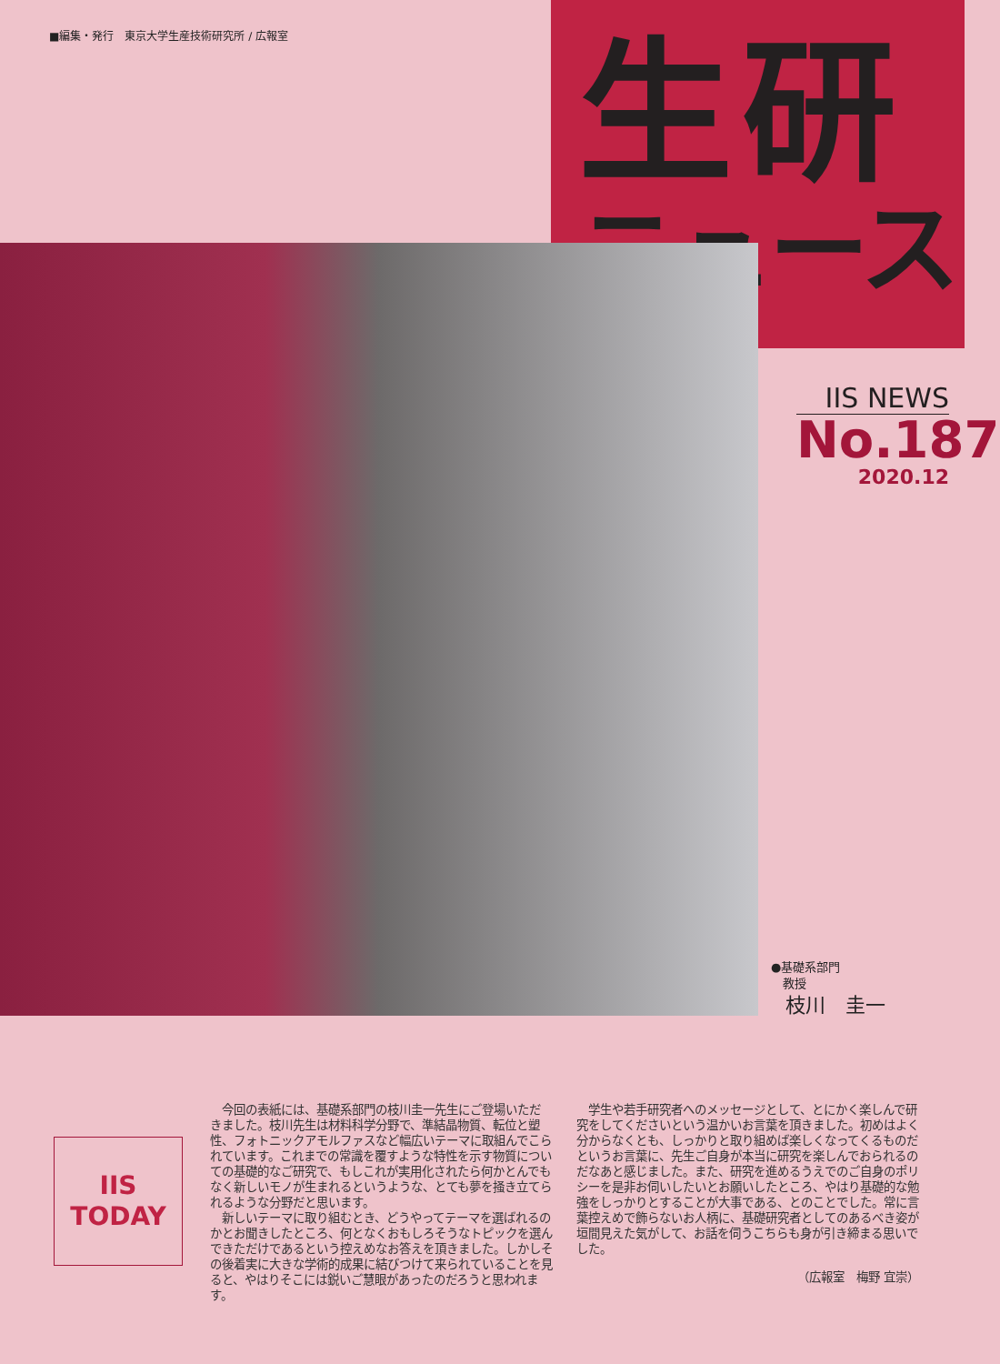■編集・発行　東京大学生産技術研究所 / 広報室
生研
ニュース
IIS NEWS
No.187
2020.12
●基礎系部門
　教授
枝川　圭一
IIS
TODAY
今回の表紙には、基礎系部門の枝川圭一先生にご登場いただきました。枝川先生は材料科学分野で、準結晶物質、転位と塑性、フォトニックアモルファスなど幅広いテーマに取組んでこられています。これまでの常識を覆すような特性を示す物質についての基礎的なご研究で、もしこれが実用化されたら何かとんでもなく新しいモノが生まれるというような、とても夢を掻き立てられるような分野だと思います。
新しいテーマに取り組むとき、どうやってテーマを選ばれるのかとお聞きしたところ、何となくおもしろそうなトピックを選んできただけであるという控えめなお答えを頂きました。しかしその後着実に大きな学術的成果に結びつけて来られていることを見ると、やはりそこには鋭いご慧眼があったのだろうと思われます。
学生や若手研究者へのメッセージとして、とにかく楽しんで研究をしてくださいという温かいお言葉を頂きました。初めはよく分からなくとも、しっかりと取り組めば楽しくなってくるものだというお言葉に、先生ご自身が本当に研究を楽しんでおられるのだなあと感じました。また、研究を進めるうえでのご自身のポリシーを是非お伺いしたいとお願いしたところ、やはり基礎的な勉強をしっかりとすることが大事である、とのことでした。常に言葉控えめで飾らないお人柄に、基礎研究者としてのあるべき姿が垣間見えた気がして、お話を伺うこちらも身が引き締まる思いでした。
（広報室　梅野 宜崇）